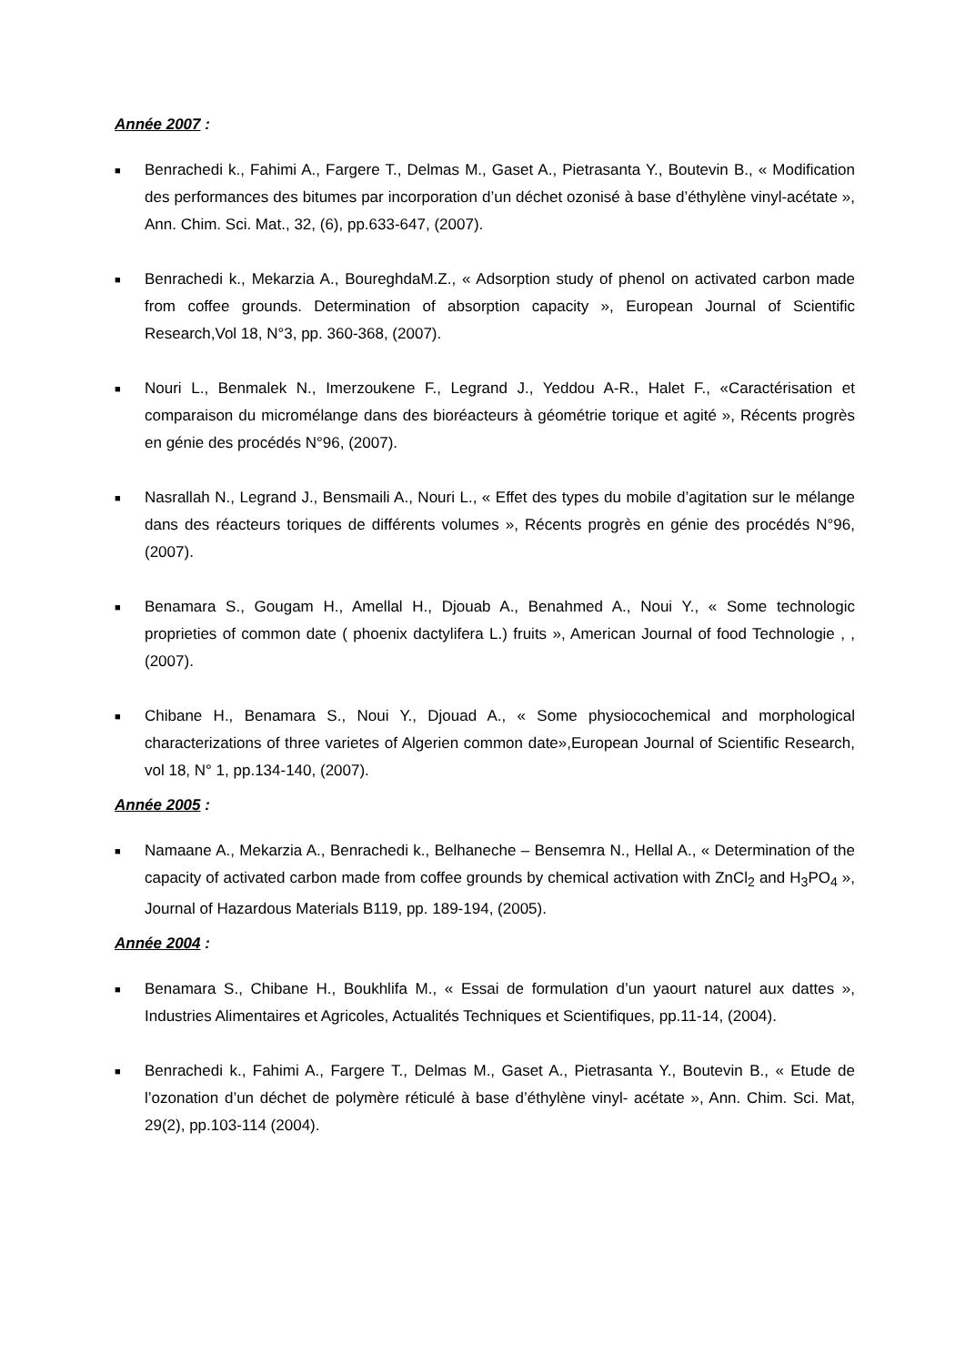Année 2007 :
■
Benrachedi k., Fahimi A., Fargere T., Delmas M., Gaset A., Pietrasanta Y., Boutevin B., « Modification des performances des bitumes par incorporation d’un déchet ozonisé à base d’éthylène vinyl-acétate », Ann. Chim. Sci. Mat., 32, (6), pp.633-647, (2007).
■
Benrachedi k., Mekarzia A., BoureghdaM.Z., « Adsorption study of phenol on activated carbon made from coffee grounds. Determination of absorption capacity », European Journal of Scientific Research,Vol 18, N°3, pp. 360-368, (2007).
■
Nouri L., Benmalek N., Imerzoukene F., Legrand J., Yeddou A-R., Halet F., «Caractérisation et comparaison du micromélange dans des bioréacteurs à géométrie torique et agité », Récents progrès en génie des procédés N°96, (2007).
■
Nasrallah N., Legrand J., Bensmaili A., Nouri L., « Effet des types du mobile d’agitation sur le mélange dans des réacteurs toriques de différents volumes », Récents progrès en génie des procédés N°96, (2007).
■
Benamara S., Gougam H., Amellal H., Djouab A., Benahmed A., Noui Y., « Some technologic proprieties of common date ( phoenix dactylifera L.) fruits », American Journal of food Technologie , , (2007).
■
Chibane H., Benamara S., Noui Y., Djouad A., « Some physiocochemical and morphological characterizations of three varietes of Algerien common date»,European Journal of Scientific Research, vol 18, N° 1, pp.134-140, (2007).
Année 2005 :
■
Namaane A., Mekarzia A., Benrachedi k., Belhaneche – Bensemra N., Hellal A., « Determination of the capacity of activated carbon made from coffee grounds by chemical activation with ZnCl<sub>2</sub> and H<sub>3</sub>PO<sub>4</sub> », Journal of Hazardous Materials B119, pp. 189-194, (2005).
Année 2004 :
■
Benamara S., Chibane H., Boukhlifa M., « Essai de formulation d’un yaourt naturel aux dattes », Industries Alimentaires et Agricoles, Actualités Techniques et Scientifiques, pp.11-14, (2004).
■
Benrachedi k., Fahimi A., Fargere T., Delmas M., Gaset A., Pietrasanta Y., Boutevin B., « Etude de l’ozonation d’un déchet de polymère réticulé à base d’éthylène vinyl- acétate », Ann. Chim. Sci. Mat, 29(2), pp.103-114 (2004).